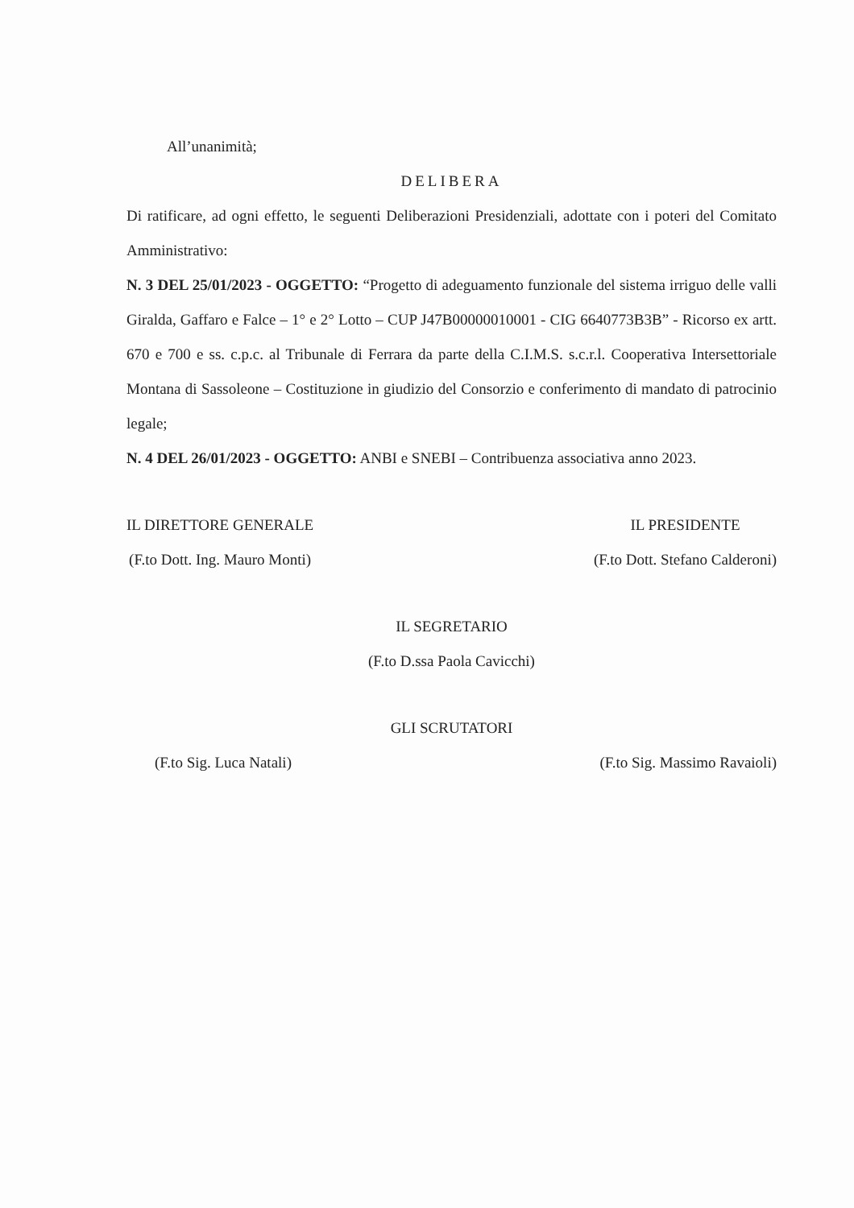All’unanimità;
DELIBERA
Di ratificare, ad ogni effetto, le seguenti Deliberazioni Presidenziali, adottate con i poteri del Comitato Amministrativo:
N. 3 DEL 25/01/2023 - OGGETTO: “Progetto di adeguamento funzionale del sistema irriguo delle valli Giralda, Gaffaro e Falce – 1° e 2° Lotto – CUP J47B00000010001 - CIG 6640773B3B” - Ricorso ex artt. 670 e 700 e ss. c.p.c. al Tribunale di Ferrara da parte della C.I.M.S. s.c.r.l. Cooperativa Intersettoriale Montana di Sassoleone – Costituzione in giudizio del Consorzio e conferimento di mandato di patrocinio legale;
N. 4 DEL 26/01/2023 - OGGETTO: ANBI e SNEBI – Contribuenza associativa anno 2023.
IL DIRETTORE GENERALE
(F.to Dott. Ing. Mauro Monti)
IL PRESIDENTE
(F.to Dott. Stefano Calderoni)
IL SEGRETARIO
(F.to D.ssa Paola Cavicchi)
GLI SCRUTATORI
(F.to Sig. Luca Natali) (F.to Sig. Massimo Ravaioli)